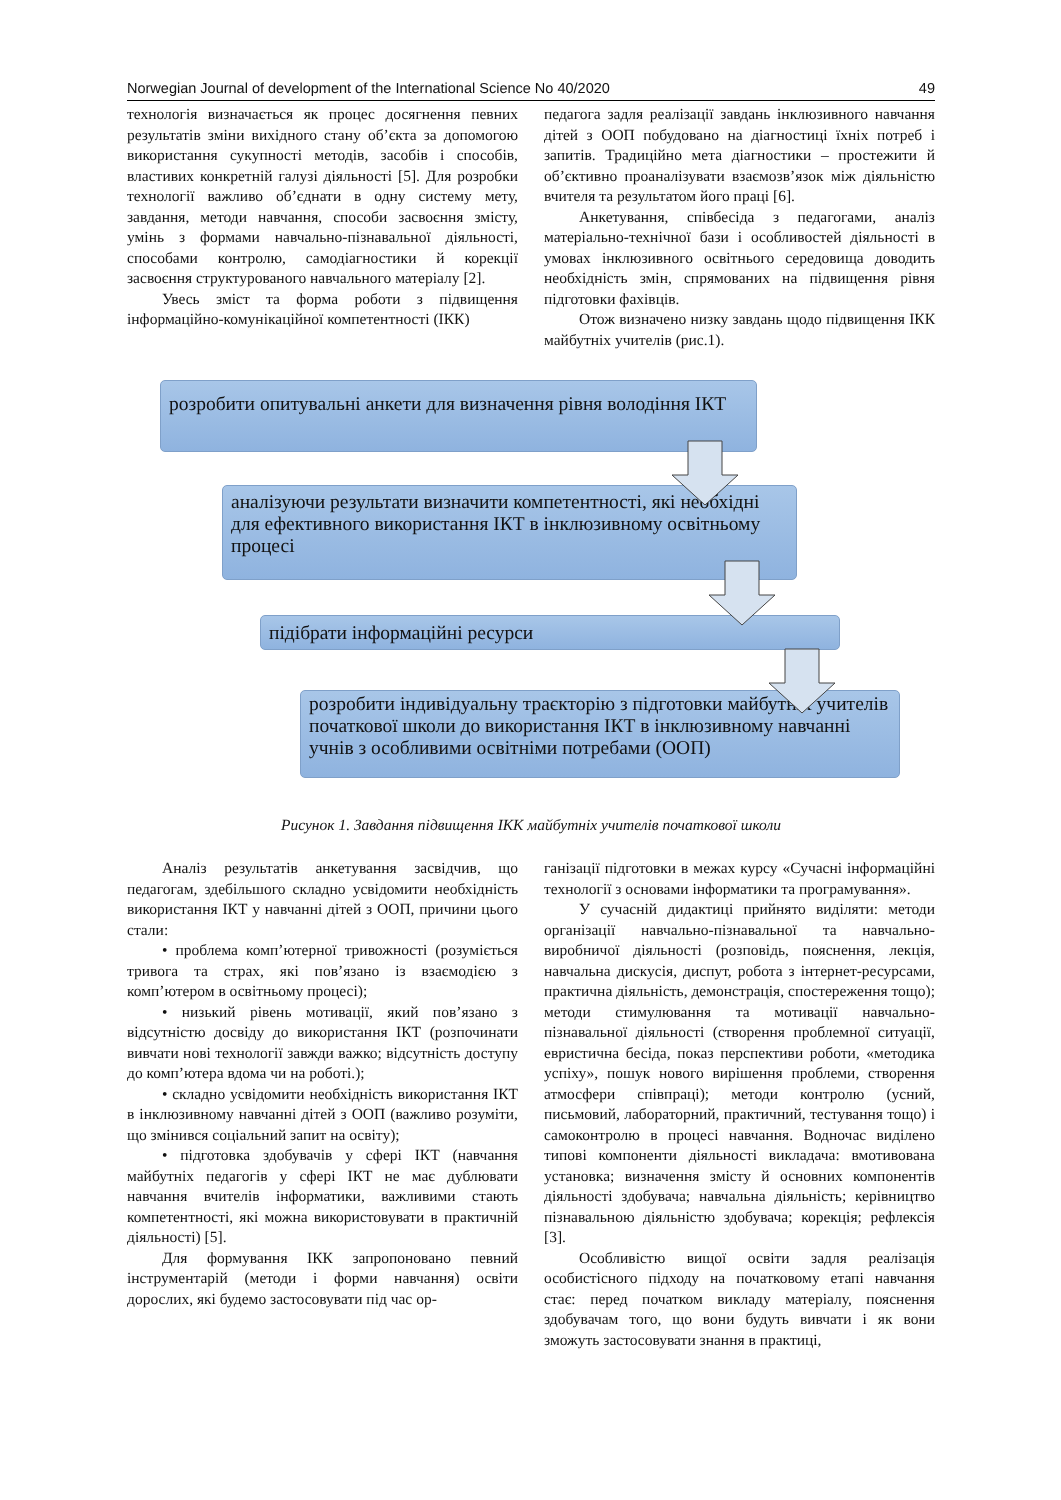Norwegian Journal of development of the International Science No 40/2020 49
технологія визначається як процес досягнення певних результатів зміни вихідного стану об’єкта за допомогою використання сукупності методів, засобів і способів, властивих конкретній галузі діяльності [5]. Для розробки технології важливо об’єднати в одну систему мету, завдання, методи навчання, способи засвоєння змісту, умінь з формами навчально-пізнавальної діяльності, способами контролю, самодіагностики й корекції засвоєння структурованого навчального матеріалу [2].
Увесь зміст та форма роботи з підвищення інформаційно-комунікаційної компетентності (ІКК)
педагога задля реалізації завдань інклюзивного навчання дітей з ООП побудовано на діагностиці їхніх потреб і запитів. Традиційно мета діагностики – простежити й об’єктивно проаналізувати взаємозв’язок між діяльністю вчителя та результатом його праці [6].
Анкетування, співбесіда з педагогами, аналіз матеріально-технічної бази і особливостей діяльності в умовах інклюзивного освітнього середовища доводить необхідність змін, спрямованих на підвищення рівня підготовки фахівців.
Отож визначено низку завдань щодо підвищення ІКК майбутніх учителів (рис.1).
розробити опитувальні анкети для визначення рівня володіння ІКТ
аналізуючи результати визначити компетентності, які необхідні для ефективного використання ІКТ в інклюзивному освітньому процесі
підібрати інформаційні ресурси
розробити індивідуальну траєкторію з підготовки майбутніх учителів початкової школи до використання ІКТ в інклюзивному навчанні учнів з особливими освітніми потребами (ООП)
Рисунок 1. Завдання підвищення ІКК майбутніх учителів початкової школи
Аналіз результатів анкетування засвідчив, що педагогам, здебільшого складно усвідомити необхідність використання ІКТ у навчанні дітей з ООП, причини цього стали:
• проблема комп’ютерної тривожності (розуміється тривога та страх, які пов’язано із взаємодією з комп’ютером в освітньому процесі);
• низький рівень мотивації, який пов’язано з відсутністю досвіду до використання ІКТ (розпочинати вивчати нові технології завжди важко; відсутність доступу до комп’ютера вдома чи на роботі.);
• складно усвідомити необхідність використання ІКТ в інклюзивному навчанні дітей з ООП (важливо розуміти, що змінився соціальний запит на освіту);
• підготовка здобувачів у сфері ІКТ (навчання майбутніх педагогів у сфері ІКТ не має дублювати навчання вчителів інформатики, важливими стають компетентності, які можна використовувати в практичній діяльності) [5].
Для формування ІКК запропоновано певний інструментарій (методи і форми навчання) освіти дорослих, які будемо застосовувати під час ор-
ганізації підготовки в межах курсу «Сучасні інформаційні технології з основами інформатики та програмування».
У сучасній дидактиці прийнято виділяти: методи організації навчально-пізнавальної та навчально-виробничої діяльності (розповідь, пояснення, лекція, навчальна дискусія, диспут, робота з інтернет-ресурсами, практична діяльність, демонстрація, спостереження тощо); методи стимулювання та мотивації навчально-пізнавальної діяльності (створення проблемної ситуації, евристична бесіда, показ перспективи роботи, «методика успіху», пошук нового вирішення проблеми, створення атмосфери співпраці); методи контролю (усний, письмовий, лабораторний, практичний, тестування тощо) і самоконтролю в процесі навчання. Водночас виділено типові компоненти діяльності викладача: вмотивована установка; визначення змісту й основних компонентів діяльності здобувача; навчальна діяльність; керівництво пізнавальною діяльністю здобувача; корекція; рефлексія [3].
Особливістю вищої освіти задля реалізація особистісного підходу на початковому етапі навчання стає: перед початком викладу матеріалу, пояснення здобувачам того, що вони будуть вивчати і як вони зможуть застосовувати знання в практиці,